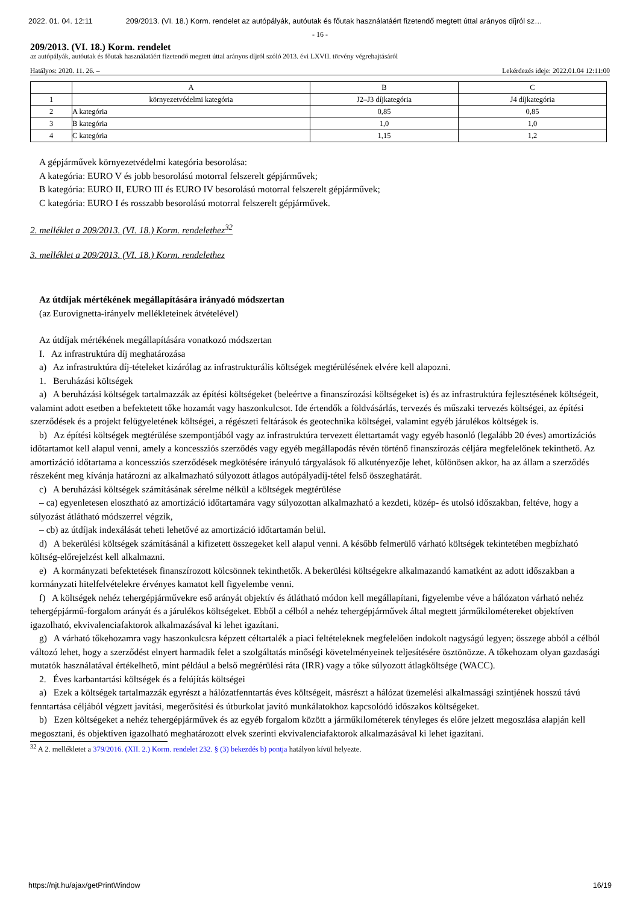2022. 01. 04. 12:11 209/2013. (VI. 18.) Korm. rendelet az autópályák, autóutak és főutak használatáért fizetendő megtett úttal arányos díjról sz…
- 16 -
209/2013. (VI. 18.) Korm. rendelet
az autópályák, autóutak és főutak használatáért fizetendő megtett úttal arányos díjról szóló 2013. évi LXVII. törvény végrehajtásáról
Hatályos: 2020. 11. 26. – Lekérdezés ideje: 2022.01.04 12:11:00
| | A | B | C |
| 1 | környezetvédelmi kategória | J2–J3 díjkategória | J4 díjkategória |
| 2 | A kategória | 0,85 | 0,85 |
| 3 | B kategória | 1,0 | 1,0 |
| 4 | C kategória | 1,15 | 1,2 |
A gépjárművek környezetvédelmi kategória besorolása:
A kategória: EURO V és jobb besorolású motorral felszerelt gépjárművek;
B kategória: EURO II, EURO III és EURO IV besorolású motorral felszerelt gépjárművek;
C kategória: EURO I és rosszabb besorolású motorral felszerelt gépjárművek.
2. melléklet a 209/2013. (VI. 18.) Korm. rendelethez<sup>32</sup>
3. melléklet a 209/2013. (VI. 18.) Korm. rendelethez
Az útdíjak mértékének megállapítására irányadó módszertan
(az Eurovignetta-irányelv mellékleteinek átvételével)
Az útdíjak mértékének megállapítására vonatkozó módszertan
I. Az infrastruktúra díj meghatározása
a) Az infrastruktúra díj-tételeket kizárólag az infrastrukturális költségek megtérülésének elvére kell alapozni.
1. Beruházási költségek
a) A beruházási költségek tartalmazzák az építési költségeket (beleértve a finanszírozási költségeket is) és az infrastruktúra fejlesztésének költségeit, valamint adott esetben a befektetett tőke hozamát vagy haszonkulcsot. Ide értendők a földvásárlás, tervezés és műszaki tervezés költségei, az építési szerződések és a projekt felügyeletének költségei, a régészeti feltárások és geotechnika költségei, valamint egyéb járulékos költségek is.
b) Az építési költségek megtérülése szempontjából vagy az infrastruktúra tervezett élettartamát vagy egyéb hasonló (legalább 20 éves) amortizációs időtartamot kell alapul venni, amely a koncessziós szerződés vagy egyéb megállapodás révén történő finanszírozás céljára megfelelőnek tekinthető. Az amortizáció időtartama a koncessziós szerződések megkötésére irányuló tárgyalások fő alkutényezője lehet, különösen akkor, ha az állam a szerződés részeként meg kívánja határozni az alkalmazható súlyozott átlagos autópályadíj-tétel felső összeghatárát.
c) A beruházási költségek számításának sérelme nélkül a költségek megtérülése
– ca) egyenletesen elosztható az amortizáció időtartamára vagy súlyozottan alkalmazható a kezdeti, közép- és utolsó időszakban, feltéve, hogy a súlyozást átlátható módszerrel végzik,
– cb) az útdíjak indexálását teheti lehetővé az amortizáció időtartamán belül.
d) A bekerülési költségek számításánál a kifizetett összegeket kell alapul venni. A később felmerülő várható költségek tekintetében megbízható költség-előrejelzést kell alkalmazni.
e) A kormányzati befektetések finanszírozott kölcsönnek tekinthetők. A bekerülési költségekre alkalmazandó kamatként az adott időszakban a kormányzati hitelfelvételekre érvényes kamatot kell figyelembe venni.
f) A költségek nehéz tehergépjárművekre eső arányát objektív és átlátható módon kell megállapítani, figyelembe véve a hálózaton várható nehéz tehergépjármű-forgalom arányát és a járulékos költségeket. Ebből a célból a nehéz tehergépjárművek által megtett járműkilométereket objektíven igazolható, ekvivalenciafaktorok alkalmazásával ki lehet igazítani.
g) A várható tőkehozamra vagy haszonkulcsra képzett céltartalék a piaci feltételeknek megfelelően indokolt nagyságú legyen; összege abból a célból változó lehet, hogy a szerződést elnyert harmadik felet a szolgáltatás minőségi követelményeinek teljesítésére ösztönözze. A tőkehozam olyan gazdasági mutatók használatával értékelhető, mint például a belső megtérülési ráta (IRR) vagy a tőke súlyozott átlagköltsége (WACC).
2. Éves karbantartási költségek és a felújítás költségei
a) Ezek a költségek tartalmazzák egyrészt a hálózatfenntartás éves költségeit, másrészt a hálózat üzemelési alkalmassági szintjének hosszú távú fenntartása céljából végzett javítási, megerősítési és útburkolat javító munkálatokhoz kapcsolódó időszakos költségeket.
b) Ezen költségeket a nehéz tehergépjárművek és az egyéb forgalom között a járműkilométerek tényleges és előre jelzett megoszlása alapján kell megosztani, és objektíven igazolható meghatározott elvek szerinti ekvivalenciafaktorok alkalmazásával ki lehet igazítani.
<sup>32</sup> A 2. mellékletet a 379/2016. (XII. 2.) Korm. rendelet 232. § (3) bekezdés b) pontja hatályon kívül helyezte.
https://njt.hu/ajax/getPrintWindow 16/19